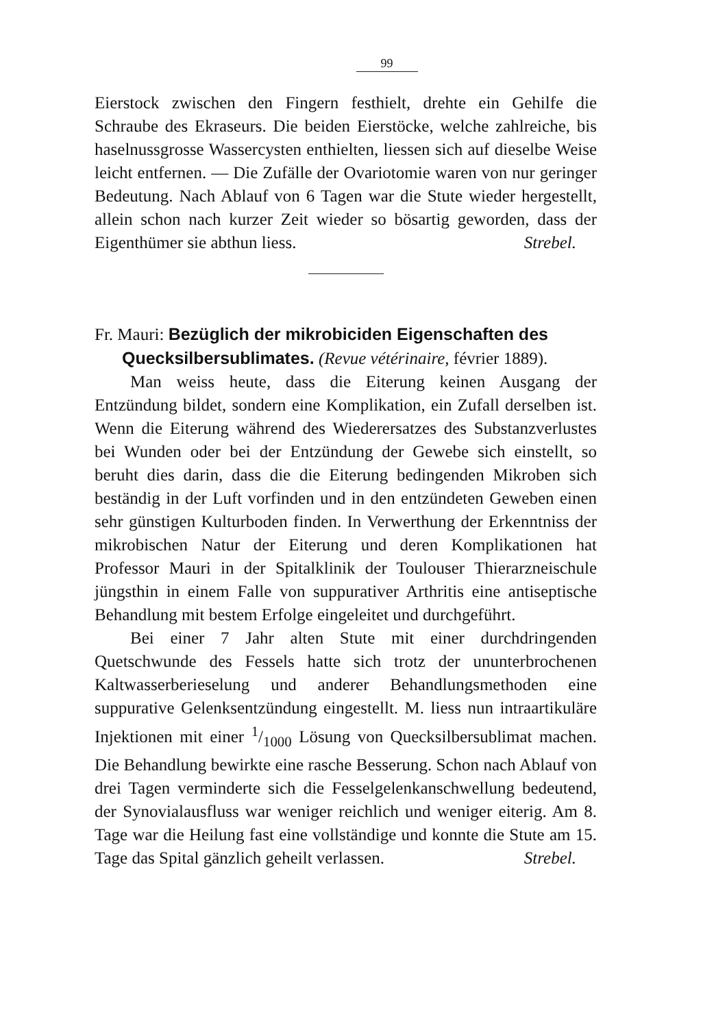99
Eierstock zwischen den Fingern festhielt, drehte ein Gehilfe die Schraube des Ekraseurs. Die beiden Eierstöcke, welche zahlreiche, bis haselnussgrosse Wassercysten enthielten, liessen sich auf dieselbe Weise leicht entfernen. — Die Zufälle der Ovariotomie waren von nur geringer Bedeutung. Nach Ablauf von 6 Tagen war die Stute wieder hergestellt, allein schon nach kurzer Zeit wieder so bösartig geworden, dass der Eigenthümer sie abthun liess. Strebel.
Fr. Mauri: Bezüglich der mikrobiciden Eigenschaften des
Quecksilbersublimates. (Revue vétérinaire, février 1889).
Man weiss heute, dass die Eiterung keinen Ausgang der Entzündung bildet, sondern eine Komplikation, ein Zufall derselben ist. Wenn die Eiterung während des Wiederersatzes des Substanzverlustes bei Wunden oder bei der Entzündung der Gewebe sich einstellt, so beruht dies darin, dass die die Eiterung bedingenden Mikroben sich beständig in der Luft vorfinden und in den entzündeten Geweben einen sehr günstigen Kulturboden finden. In Verwerthung der Erkenntniss der mikrobischen Natur der Eiterung und deren Komplikationen hat Professor Mauri in der Spitalklinik der Toulouser Thierarzneischule jüngsthin in einem Falle von suppurativer Arthritis eine antiseptische Behandlung mit bestem Erfolge eingeleitet und durchgeführt.
Bei einer 7 Jahr alten Stute mit einer durchdringenden Quetschwunde des Fessels hatte sich trotz der ununterbrochenen Kaltwasserberieselung und anderer Behandlungsmethoden eine suppurative Gelenksentzündung eingestellt. M. liess nun intraartikuläre Injektionen mit einer 1/1000 Lösung von Quecksilbersublimat machen. Die Behandlung bewirkte eine rasche Besserung. Schon nach Ablauf von drei Tagen verminderte sich die Fesselgelenkanschwellung bedeutend, der Synovialausfluss war weniger reichlich und weniger eiterig. Am 8. Tage war die Heilung fast eine vollständige und konnte die Stute am 15. Tage das Spital gänzlich geheilt verlassen. Strebel.